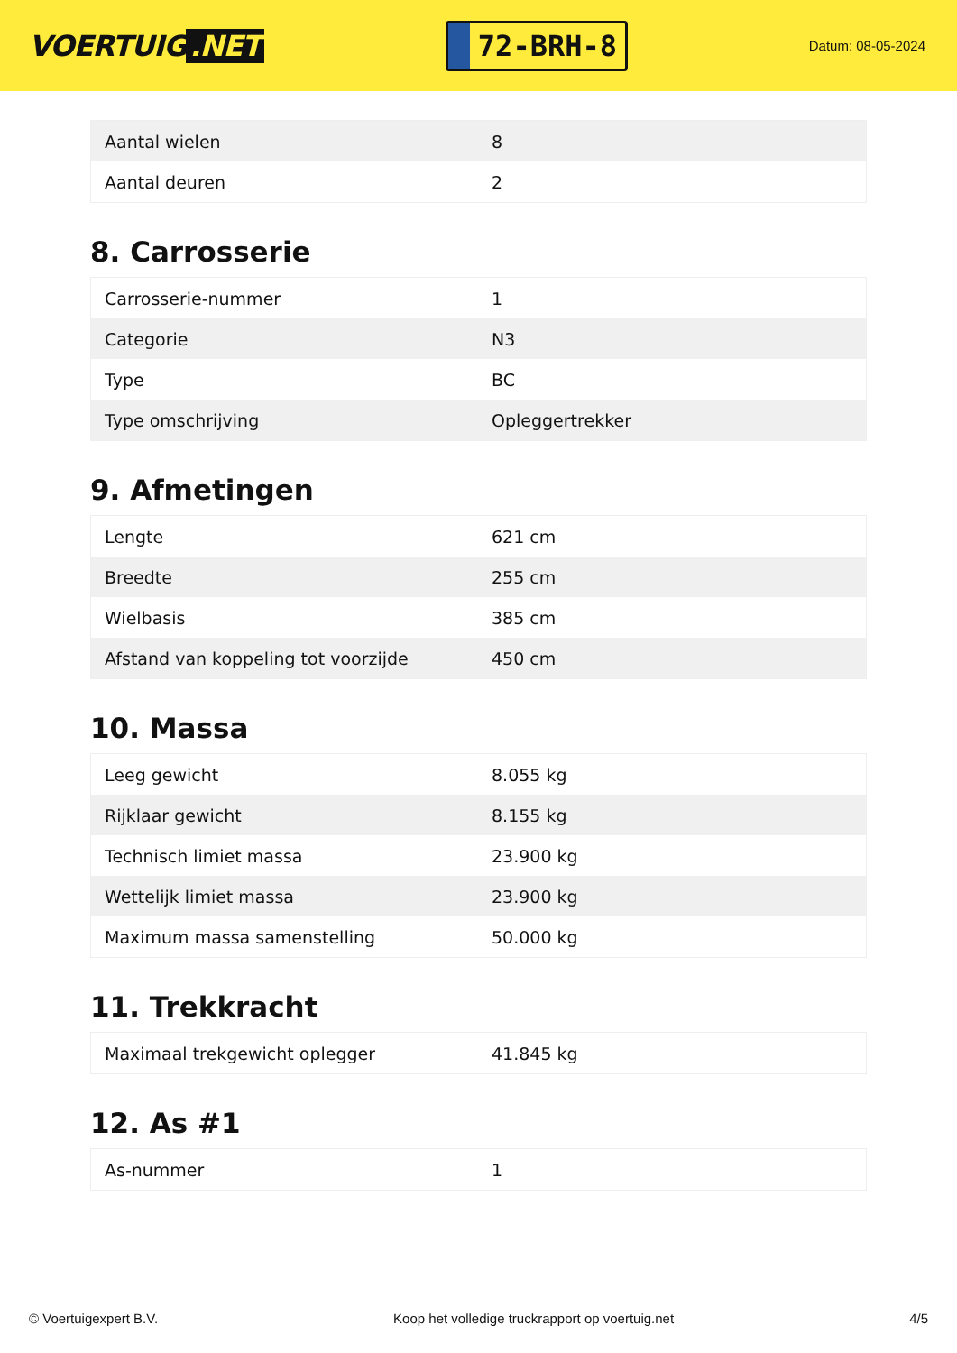VOERTUIG.NET
72-BRH-8
Datum: 08-05-2024
| Aantal wielen | 8 |
| Aantal deuren | 2 |
8. Carrosserie
| Carrosserie-nummer | 1 |
| Categorie | N3 |
| Type | BC |
| Type omschrijving | Opleggertrekker |
9. Afmetingen
| Lengte | 621 cm |
| Breedte | 255 cm |
| Wielbasis | 385 cm |
| Afstand van koppeling tot voorzijde | 450 cm |
10. Massa
| Leeg gewicht | 8.055 kg |
| Rijklaar gewicht | 8.155 kg |
| Technisch limiet massa | 23.900 kg |
| Wettelijk limiet massa | 23.900 kg |
| Maximum massa samenstelling | 50.000 kg |
11. Trekkracht
| Maximaal trekgewicht oplegger | 41.845 kg |
12. As #1
| As-nummer | 1 |
© Voertuigexpert B.V. Koop het volledige truckrapport op voertuig.net 4/5